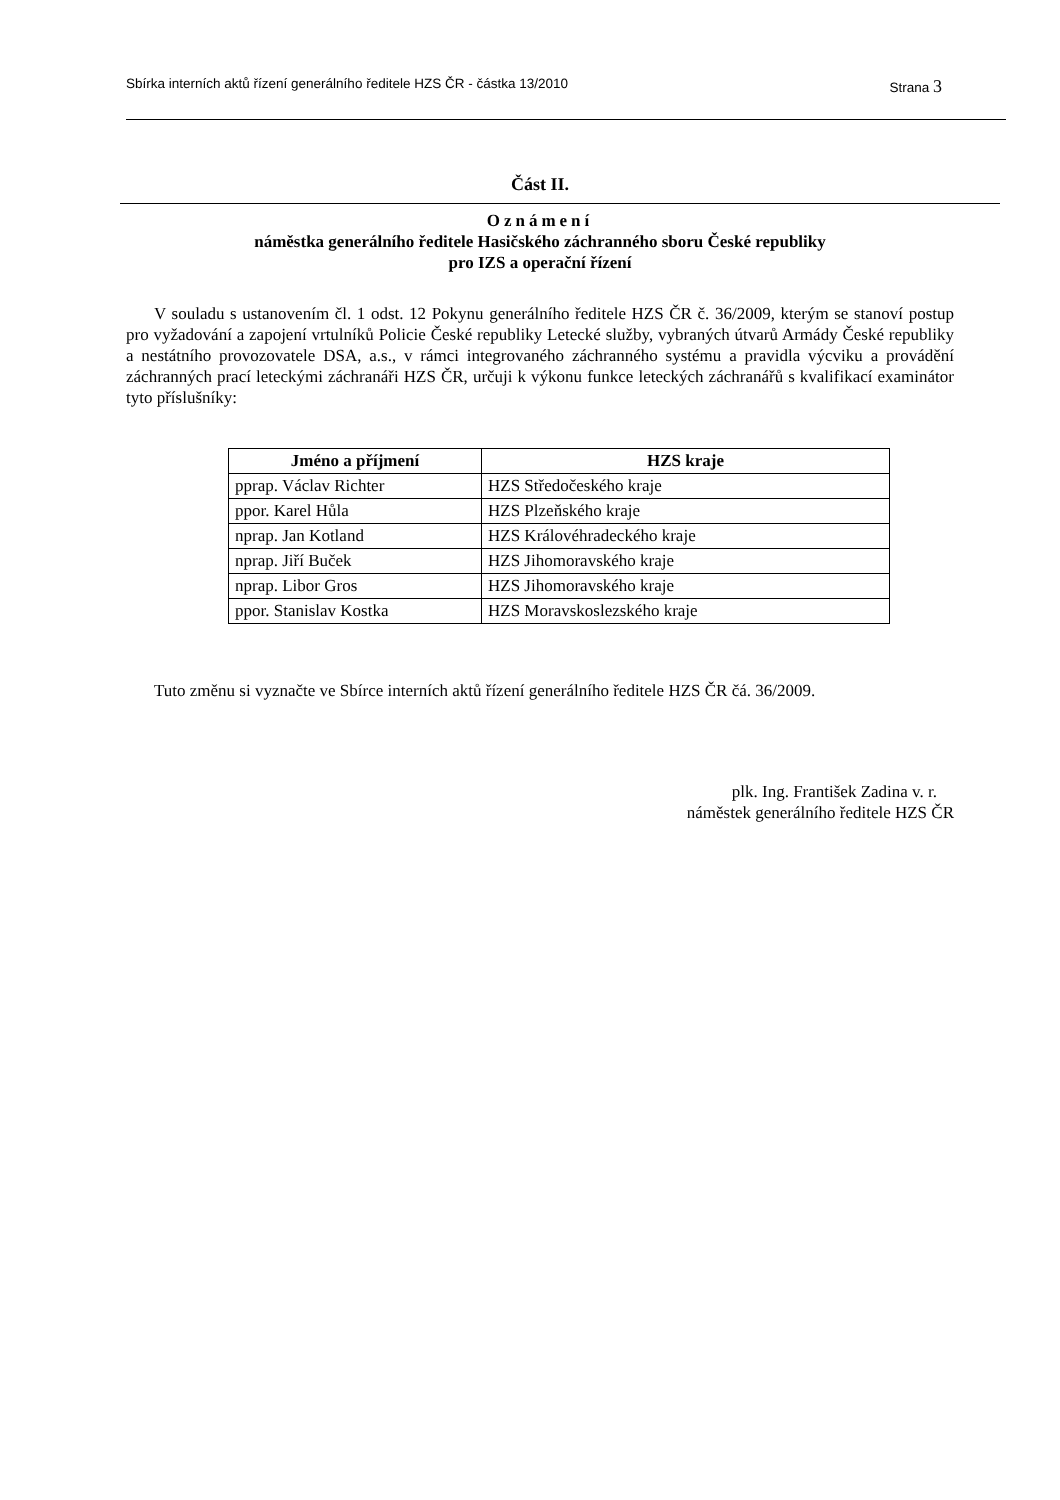Sbírka interních aktů řízení generálního ředitele HZS ČR - částka 13/2010 Strana 3
Část II.
Oznámení
náměstka generálního ředitele Hasičského záchranného sboru České republiky
pro IZS a operační řízení
V souladu s ustanovením čl. 1 odst. 12 Pokynu generálního ředitele HZS ČR č. 36/2009, kterým se stanoví postup pro vyžadování a zapojení vrtulníků Policie České republiky Letecké služby, vybraných útvarů Armády České republiky a nestátního provozovatele DSA, a.s., v rámci integrovaného záchranného systému a pravidla výcviku a provádění záchranných prací leteckými záchranáři HZS ČR, určuji k výkonu funkce leteckých záchranářů s kvalifikací examinátor tyto příslušníky:
| Jméno a příjmení | HZS kraje |
| --- | --- |
| pprap. Václav Richter | HZS Středočeského kraje |
| ppor. Karel Hůla | HZS Plzeňského kraje |
| nprap. Jan Kotland | HZS Královéhradeckého kraje |
| nprap. Jiří Buček | HZS Jihomoravského kraje |
| nprap. Libor Gros | HZS Jihomoravského kraje |
| ppor. Stanislav Kostka | HZS Moravskoslezského kraje |
Tuto změnu si vyznačte ve Sbírce interních aktů řízení generálního ředitele HZS ČR čá. 36/2009.
plk. Ing. František Zadina v. r.
náměstek generálního ředitele HZS ČR